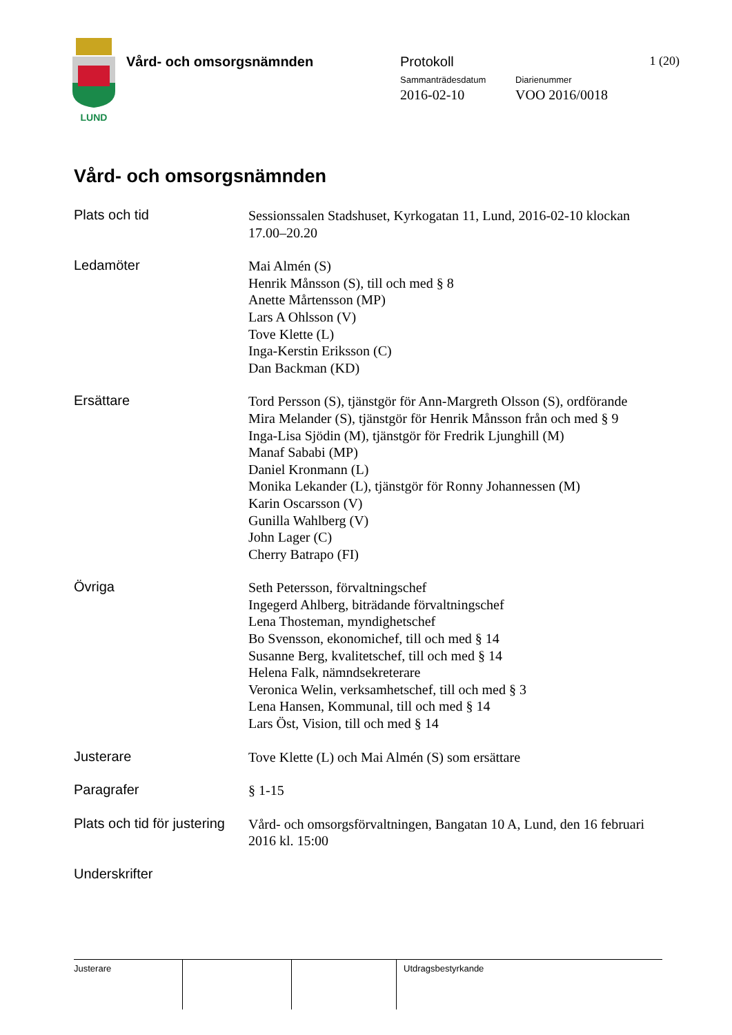LUND
Vård- och omsorgsnämnden Protokoll 1 (20)
Sammanträdesdatum Diarienummer
2016-02-10 VOO 2016/0018
Vård- och omsorgsnämnden
Plats och tid
Sessionssalen Stadshuset, Kyrkogatan 11, Lund, 2016-02-10 klockan 17.00–20.20
Ledamöter
Mai Almén (S)
Henrik Månsson (S), till och med § 8
Anette Mårtensson (MP)
Lars A Ohlsson (V)
Tove Klette (L)
Inga-Kerstin Eriksson (C)
Dan Backman (KD)
Ersättare
Tord Persson (S), tjänstgör för Ann-Margreth Olsson (S), ordförande
Mira Melander (S), tjänstgör för Henrik Månsson från och med § 9
Inga-Lisa Sjödin (M), tjänstgör för Fredrik Ljunghill (M)
Manaf Sababi (MP)
Daniel Kronmann (L)
Monika Lekander (L), tjänstgör för Ronny Johannessen (M)
Karin Oscarsson (V)
Gunilla Wahlberg (V)
John Lager (C)
Cherry Batrapo (FI)
Övriga
Seth Petersson, förvaltningschef
Ingegerd Ahlberg, biträdande förvaltningschef
Lena Thosteman, myndighetschef
Bo Svensson, ekonomichef, till och med § 14
Susanne Berg, kvalitetschef, till och med § 14
Helena Falk, nämndsekreterare
Veronica Welin, verksamhetschef, till och med § 3
Lena Hansen, Kommunal, till och med § 14
Lars Öst, Vision, till och med § 14
Justerare
Tove Klette (L) och Mai Almén (S) som ersättare
Paragrafer
§ 1-15
Plats och tid för justering
Vård- och omsorgsförvaltningen, Bangatan 10 A, Lund, den 16 februari 2016 kl. 15:00
Underskrifter
Justerare Utdragsbestyrkande